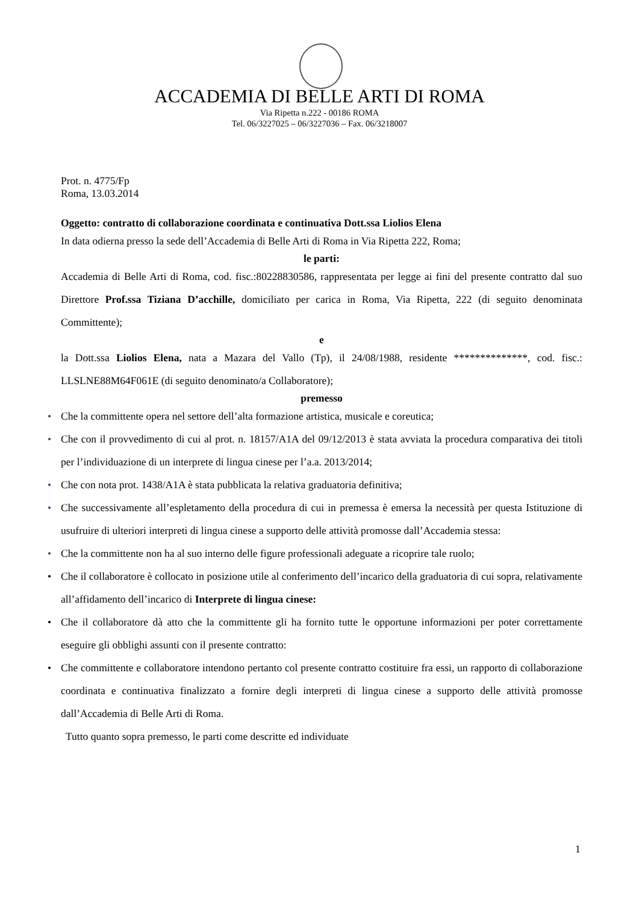ACCADEMIA DI BELLE ARTI DI ROMA
Via Ripetta n.222 - 00186 ROMA
Tel. 06/3227025 – 06/3227036 – Fax. 06/3218007
Prot. n. 4775/Fp
Roma, 13.03.2014
Oggetto: contratto di collaborazione coordinata e continuativa Dott.ssa Liolios Elena
In data odierna presso la sede dell’Accademia di Belle Arti di Roma in Via Ripetta 222, Roma;
le parti:
Accademia di Belle Arti di Roma, cod. fisc.:80228830586, rappresentata per legge ai fini del presente contratto dal suo Direttore Prof.ssa Tiziana D’acchille, domiciliato per carica in Roma, Via Ripetta, 222 (di seguito denominata Committente);
e
la Dott.ssa Liolios Elena, nata a Mazara del Vallo (Tp), il 24/08/1988, residente **************, cod. fisc.: LLSLNE88M64F061E (di seguito denominato/a Collaboratore);
premesso
• Che la committente opera nel settore dell’alta formazione artistica, musicale e coreutica;
• Che con il provvedimento di cui al prot. n. 18157/A1A del 09/12/2013 è stata avviata la procedura comparativa dei titoli per l’individuazione di un interprete di lingua cinese per l’a.a. 2013/2014;
• Che con nota prot. 1438/A1A è stata pubblicata la relativa graduatoria definitiva;
• Che successivamente all’espletamento della procedura di cui in premessa è emersa la necessità per questa Istituzione di usufruire di ulteriori interpreti di lingua cinese a supporto delle attività promosse dall’Accademia stessa:
• Che la committente non ha al suo interno delle figure professionali adeguate a ricoprire tale ruolo;
• Che il collaboratore è collocato in posizione utile al conferimento dell’incarico della graduatoria di cui sopra, relativamente all’affidamento dell’incarico di Interprete di lingua cinese:
• Che il collaboratore dà atto che la committente gli ha fornito tutte le opportune informazioni per poter correttamente eseguire gli obblighi assunti con il presente contratto:
• Che committente e collaboratore intendono pertanto col presente contratto costituire fra essi, un rapporto di collaborazione coordinata e continuativa finalizzato a fornire degli interpreti di lingua cinese a supporto delle attività promosse dall’Accademia di Belle Arti di Roma.
Tutto quanto sopra premesso, le parti come descritte ed individuate
1